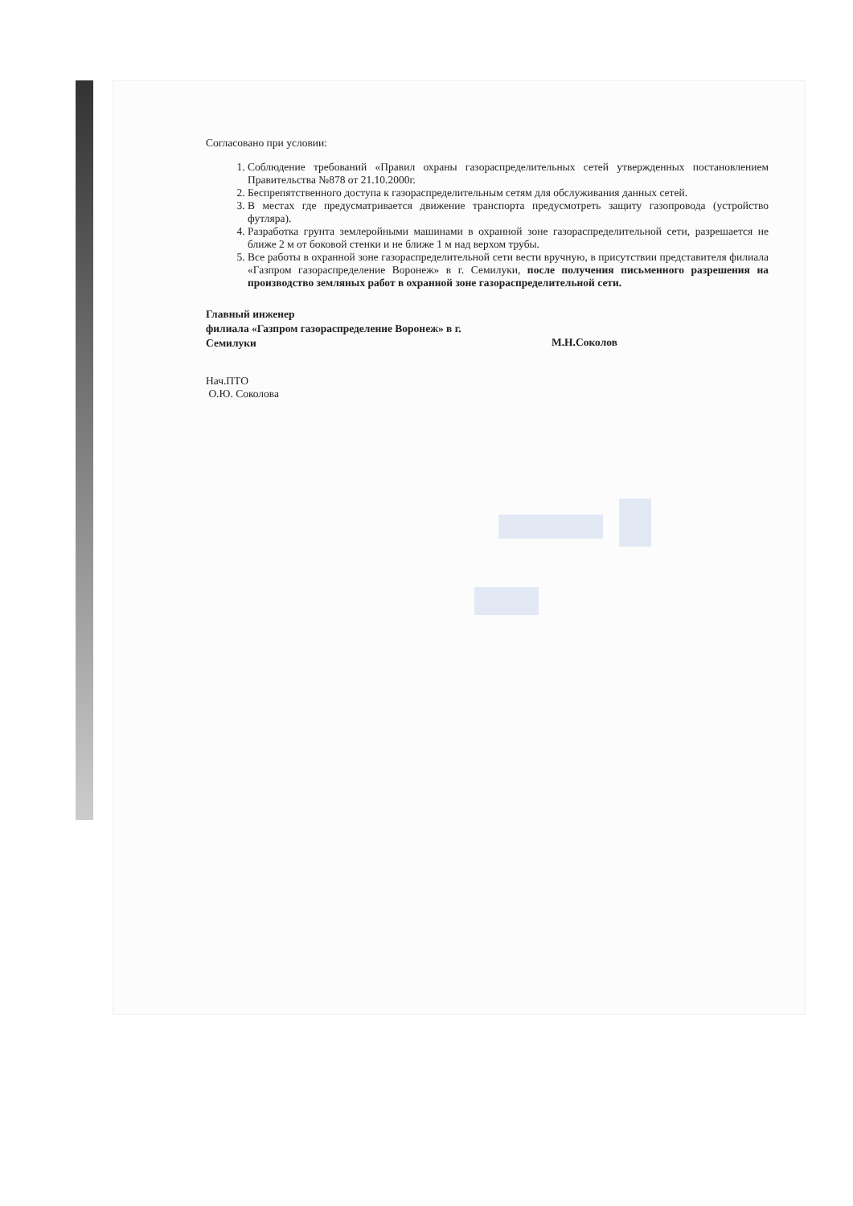Согласовано при условии:
1. Соблюдение требований «Правил охраны газораспределительных сетей утвержденных постановлением Правительства №878 от 21.10.2000г.
2. Беспрепятственного доступа к газораспределительным сетям для обслуживания данных сетей.
3. В местах где предусматривается движение транспорта предусмотреть защиту газопровода (устройство футляра).
4. Разработка грунта землеройными машинами в охранной зоне газораспределительной сети, разрешается не ближе 2 м от боковой стенки и не ближе 1 м над верхом трубы.
5. Все работы в охранной зоне газораспределительной сети вести вручную, в присутствии представителя филиала «Газпром газораспределение Воронеж» в г. Семилуки, после получения письменного разрешения на производство земляных работ в охранной зоне газораспределительной сети.
Главный инженер
филиала «Газпром газораспределение Воронеж» в г. Семилуки
М.Н.Соколов
Нач.ПТО
О.Ю. Соколова